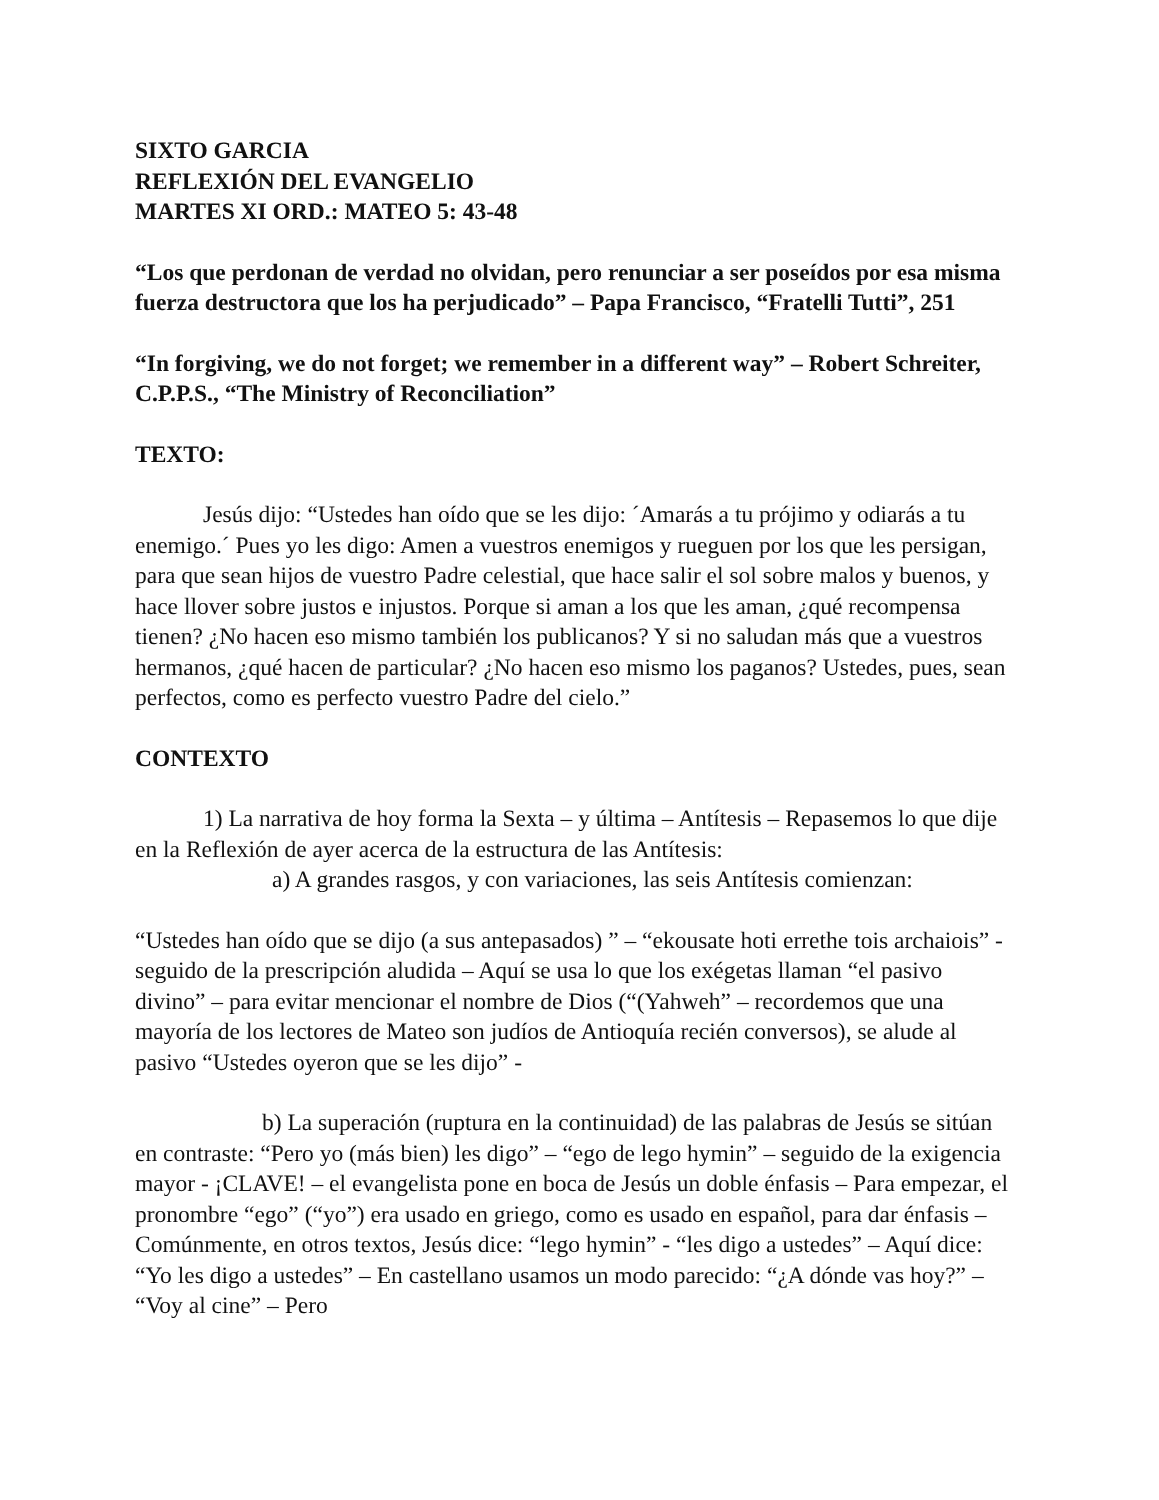SIXTO GARCIA
REFLEXIÓN DEL EVANGELIO
MARTES XI ORD.: MATEO 5: 43-48
“Los que perdonan de verdad no olvidan, pero renunciar a ser poseídos por esa misma fuerza destructora que los ha perjudicado” – Papa Francisco, “Fratelli Tutti”, 251
“In forgiving, we do not forget; we remember in a different way” – Robert Schreiter, C.P.P.S., “The Ministry of Reconciliation”
TEXTO:
Jesús dijo: “Ustedes han oído que se les dijo: ´Amarás a tu prójimo y odiarás a tu enemigo.´ Pues yo les digo: Amen a vuestros enemigos y rueguen por los que les persigan, para que sean hijos de vuestro Padre celestial, que hace salir el sol sobre malos y buenos, y hace llover sobre justos e injustos. Porque si aman a los que les aman, ¿qué recompensa tienen? ¿No hacen eso mismo también los publicanos? Y si no saludan más que a vuestros hermanos, ¿qué hacen de particular? ¿No hacen eso mismo los paganos? Ustedes, pues, sean perfectos, como es perfecto vuestro Padre del cielo.”
CONTEXTO
1) La narrativa de hoy forma la Sexta – y última – Antítesis – Repasemos lo que dije en la Reflexión de ayer acerca de la estructura de las Antítesis:
a) A grandes rasgos, y con variaciones, las seis Antítesis comienzan:
“Ustedes han oído que se dijo (a sus antepasados) ” – “ekousate hoti errethe tois archaiois” - seguido de la prescripción aludida – Aquí se usa lo que los exégetas llaman “el pasivo divino” – para evitar mencionar el nombre de Dios (“(Yahweh” – recordemos que una mayoría de los lectores de Mateo son judíos de Antioquía recién conversos), se alude al pasivo “Ustedes oyeron que se les dijo” -
b) La superación (ruptura en la continuidad) de las palabras de Jesús se sitúan en contraste: “Pero yo (más bien) les digo” – “ego de lego hymin” – seguido de la exigencia mayor - ¡CLAVE! – el evangelista pone en boca de Jesús un doble énfasis – Para empezar, el pronombre “ego” (“yo”) era usado en griego, como es usado en español, para dar énfasis – Comúnmente, en otros textos, Jesús dice: “lego hymin” - “les digo a ustedes” – Aquí dice: “Yo les digo a ustedes” – En castellano usamos un modo parecido: “¿A dónde vas hoy?” – “Voy al cine” – Pero